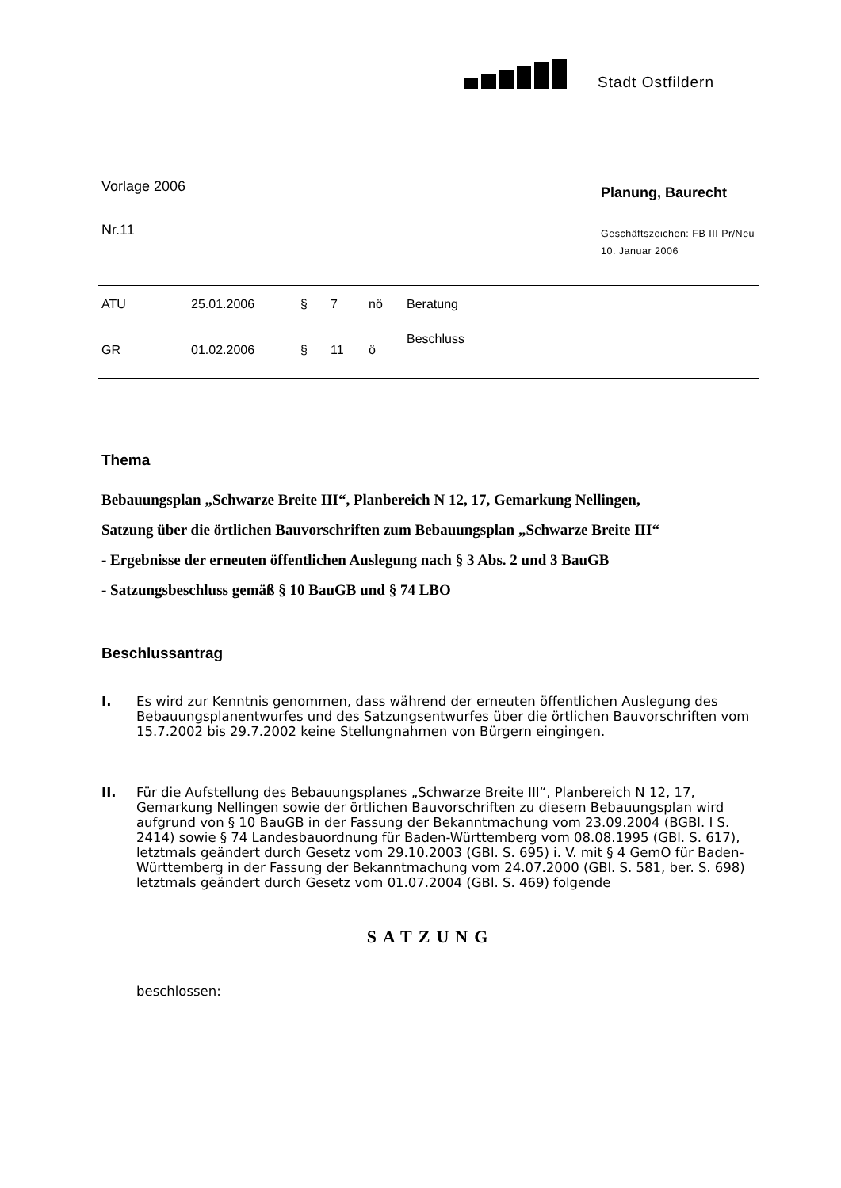Stadt Ostfildern
Vorlage 2006
Nr.11
Planung, Baurecht
Geschäftszeichen: FB III Pr/Neu
10. Januar 2006
| ATU | 25.01.2006 | § | 7 | nö | Beratung |
| GR | 01.02.2006 | § | 11 | ö | Beschluss |
Thema
Bebauungsplan „Schwarze Breite III“, Planbereich N 12, 17, Gemarkung Nellingen,
Satzung über die örtlichen Bauvorschriften zum Bebauungsplan „Schwarze Breite III“
- Ergebnisse der erneuten öffentlichen Auslegung nach § 3 Abs. 2 und 3 BauGB
- Satzungsbeschluss gemäß § 10 BauGB und § 74 LBO
Beschlussantrag
I. Es wird zur Kenntnis genommen, dass während der erneuten öffentlichen Auslegung des Bebauungsplanentwurfes und des Satzungsentwurfes über die örtlichen Bauvorschriften vom 15.7.2002 bis 29.7.2002 keine Stellungnahmen von Bürgern eingingen.
II. Für die Aufstellung des Bebauungsplanes „Schwarze Breite III“, Planbereich N 12, 17, Gemarkung Nellingen sowie der örtlichen Bauvorschriften zu diesem Bebauungsplan wird aufgrund von § 10 BauGB in der Fassung der Bekanntmachung vom 23.09.2004 (BGBl. I S. 2414) sowie § 74 Landesbauordnung für Baden-Württemberg vom 08.08.1995 (GBl. S. 617), letztmals geändert durch Gesetz vom 29.10.2003 (GBl. S. 695) i. V. mit § 4 GemO für Baden-Württemberg in der Fassung der Bekanntmachung vom 24.07.2000 (GBl. S. 581, ber. S. 698) letztmals geändert durch Gesetz vom 01.07.2004 (GBl. S. 469) folgende
SATZUNG
beschlossen: